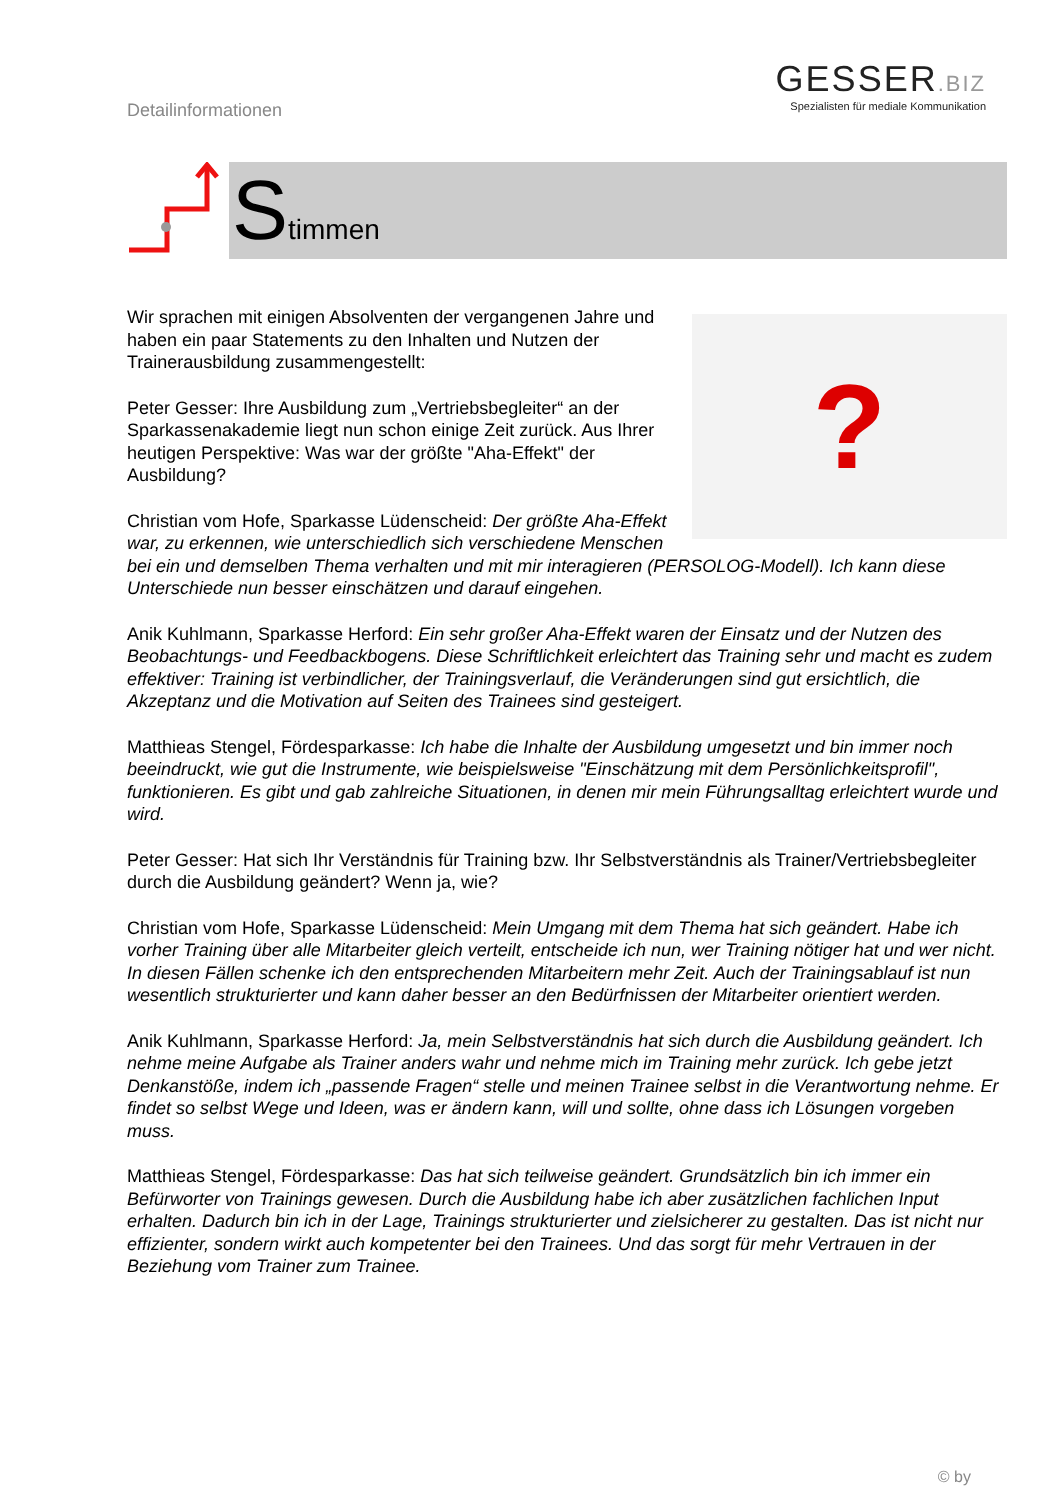Detailinformationen
GESSER.BIZ
Spezialisten für mediale Kommunikation
Stimmen
?
Wir sprachen mit einigen Absolventen der vergangenen Jahre und haben ein paar Statements zu den Inhalten und Nutzen der Trainerausbildung zusammengestellt:
Peter Gesser: Ihre Ausbildung zum „Vertriebsbegleiter“ an der Sparkassenakademie liegt nun schon einige Zeit zurück. Aus Ihrer heutigen Perspektive: Was war der größte "Aha-Effekt" der Ausbildung?
Christian vom Hofe, Sparkasse Lüdenscheid: Der größte Aha-Effekt war, zu erkennen, wie unterschiedlich sich verschiedene Menschen bei ein und demselben Thema verhalten und mit mir interagieren (PERSOLOG-Modell). Ich kann diese Unterschiede nun besser einschätzen und darauf eingehen.
Anik Kuhlmann, Sparkasse Herford: Ein sehr großer Aha-Effekt waren der Einsatz und der Nutzen des Beobachtungs- und Feedbackbogens. Diese Schriftlichkeit erleichtert das Training sehr und macht es zudem effektiver: Training ist verbindlicher, der Trainingsverlauf, die Veränderungen sind gut ersichtlich, die Akzeptanz und die Motivation auf Seiten des Trainees sind gesteigert.
Matthieas Stengel, Fördesparkasse: Ich habe die Inhalte der Ausbildung umgesetzt und bin immer noch beeindruckt, wie gut die Instrumente, wie beispielsweise "Einschätzung mit dem Persönlichkeitsprofil", funktionieren. Es gibt und gab zahlreiche Situationen, in denen mir mein Führungsalltag erleichtert wurde und wird.
Peter Gesser: Hat sich Ihr Verständnis für Training bzw. Ihr Selbstverständnis als Trainer/Vertriebsbegleiter durch die Ausbildung geändert? Wenn ja, wie?
Christian vom Hofe, Sparkasse Lüdenscheid: Mein Umgang mit dem Thema hat sich geändert. Habe ich vorher Training über alle Mitarbeiter gleich verteilt, entscheide ich nun, wer Training nötiger hat und wer nicht. In diesen Fällen schenke ich den entsprechenden Mitarbeitern mehr Zeit. Auch der Trainingsablauf ist nun wesentlich strukturierter und kann daher besser an den Bedürfnissen der Mitarbeiter orientiert werden.
Anik Kuhlmann, Sparkasse Herford: Ja, mein Selbstverständnis hat sich durch die Ausbildung geändert. Ich nehme meine Aufgabe als Trainer anders wahr und nehme mich im Training mehr zurück. Ich gebe jetzt Denkanstöße, indem ich „passende Fragen“ stelle und meinen Trainee selbst in die Verantwortung nehme. Er findet so selbst Wege und Ideen, was er ändern kann, will und sollte, ohne dass ich Lösungen vorgeben muss.
Matthieas Stengel, Fördesparkasse: Das hat sich teilweise geändert. Grundsätzlich bin ich immer ein Befürworter von Trainings gewesen. Durch die Ausbildung habe ich aber zusätzlichen fachlichen Input erhalten. Dadurch bin ich in der Lage, Trainings strukturierter und zielsicherer zu gestalten. Das ist nicht nur effizienter, sondern wirkt auch kompetenter bei den Trainees. Und das sorgt für mehr Vertrauen in der Beziehung vom Trainer zum Trainee.
© by